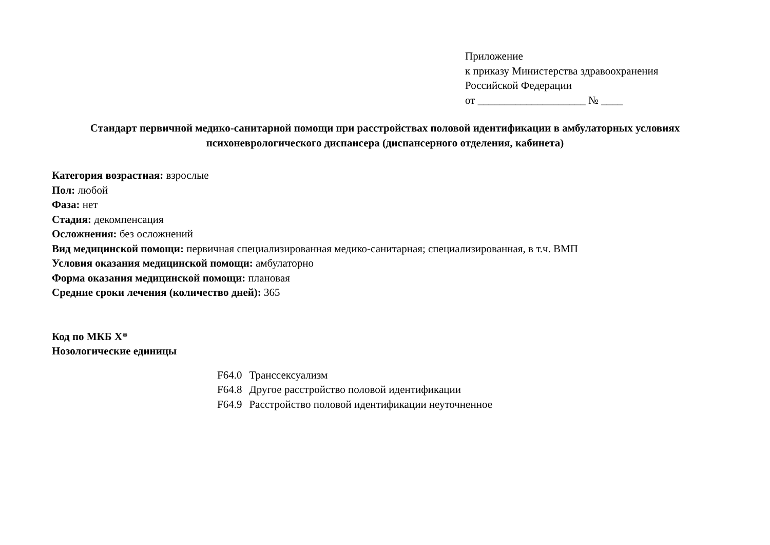Приложение
к приказу Министерства здравоохранения
Российской Федерации
от ____________________ № ____
Стандарт первичной медико-санитарной помощи при расстройствах половой идентификации в амбулаторных условиях психоневрологического диспансера (диспансерного отделения, кабинета)
Категория возрастная: взрослые
Пол: любой
Фаза: нет
Стадия: декомпенсация
Осложнения: без осложнений
Вид медицинской помощи: первичная специализированная медико-санитарная; специализированная, в т.ч. ВМП
Условия оказания медицинской помощи: амбулаторно
Форма оказания медицинской помощи: плановая
Средние сроки лечения (количество дней): 365
Код по МКБ X*
Нозологические единицы
| F64.0 | Транссексуализм |
| F64.8 | Другое расстройство половой идентификации |
| F64.9 | Расстройство половой идентификации неуточненное |